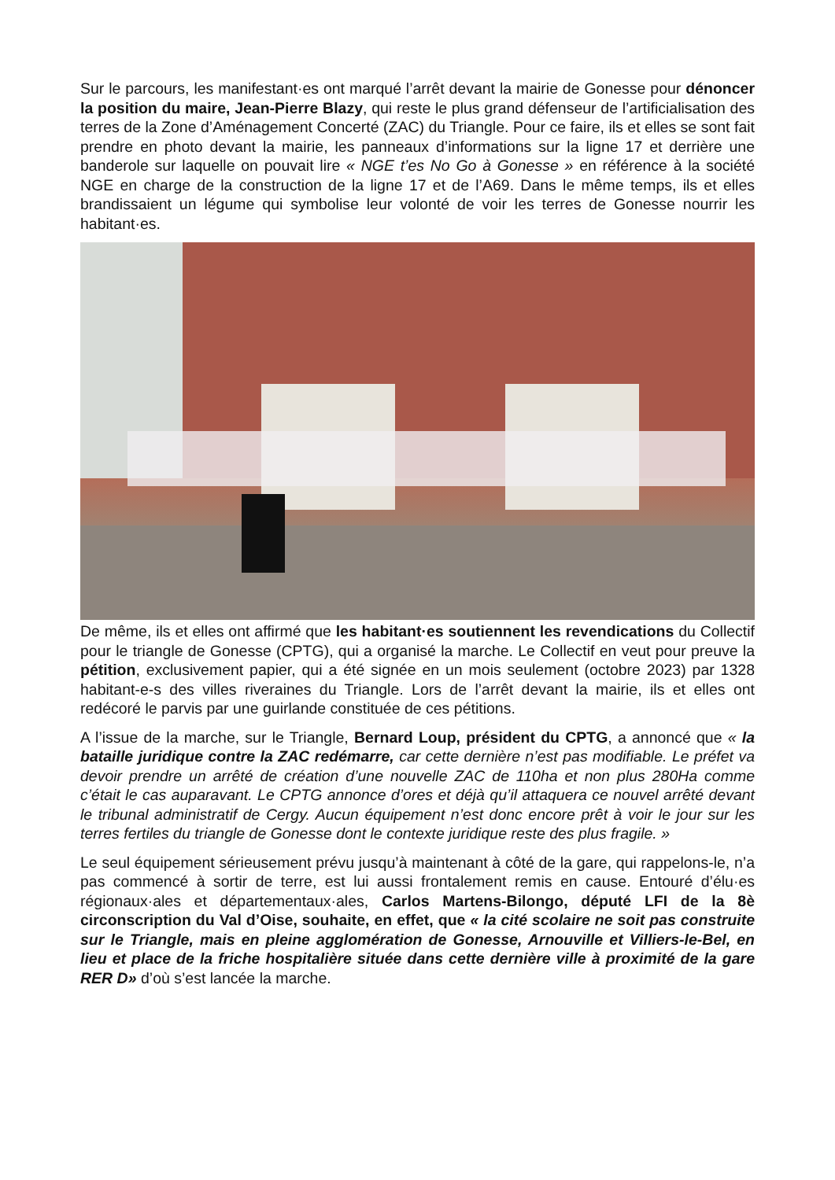Sur le parcours, les manifestant·es ont marqué l’arrêt devant la mairie de Gonesse pour dénoncer la position du maire, Jean-Pierre Blazy, qui reste le plus grand défenseur de l’artificialisation des terres de la Zone d’Aménagement Concerté (ZAC) du Triangle. Pour ce faire, ils et elles se sont fait prendre en photo devant la mairie, les panneaux d’informations sur la ligne 17 et derrière une banderole sur laquelle on pouvait lire « NGE t’es No Go à Gonesse » en référence à la société NGE en charge de la construction de la ligne 17 et de l’A69. Dans le même temps, ils et elles brandissaient un légume qui symbolise leur volonté de voir les terres de Gonesse nourrir les habitant·es.
De même, ils et elles ont affirmé que les habitant·es soutiennent les revendications du Collectif pour le triangle de Gonesse (CPTG), qui a organisé la marche. Le Collectif en veut pour preuve la pétition, exclusivement papier, qui a été signée en un mois seulement (octobre 2023) par 1328 habitant-e-s des villes riveraines du Triangle. Lors de l’arrêt devant la mairie, ils et elles ont redécoré le parvis par une guirlande constituée de ces pétitions.
A l’issue de la marche, sur le Triangle, Bernard Loup, président du CPTG, a annoncé que « la bataille juridique contre la ZAC redémarre, car cette dernière n’est pas modifiable. Le préfet va devoir prendre un arrêté de création d’une nouvelle ZAC de 110ha et non plus 280Ha comme c’était le cas auparavant. Le CPTG annonce d’ores et déjà qu’il attaquera ce nouvel arrêté devant le tribunal administratif de Cergy. Aucun équipement n’est donc encore prêt à voir le jour sur les terres fertiles du triangle de Gonesse dont le contexte juridique reste des plus fragile. »
Le seul équipement sérieusement prévu jusqu’à maintenant à côté de la gare, qui rappelons-le, n’a pas commencé à sortir de terre, est lui aussi frontalement remis en cause. Entouré d’élu·es régionaux·ales et départementaux·ales, Carlos Martens-Bilongo, député LFI de la 8è circonscription du Val d’Oise, souhaite, en effet, que « la cité scolaire ne soit pas construite sur le Triangle, mais en pleine agglomération de Gonesse, Arnouville et Villiers-le-Bel, en lieu et place de la friche hospitalière située dans cette dernière ville à proximité de la gare RER D» d’où s’est lancée la marche.